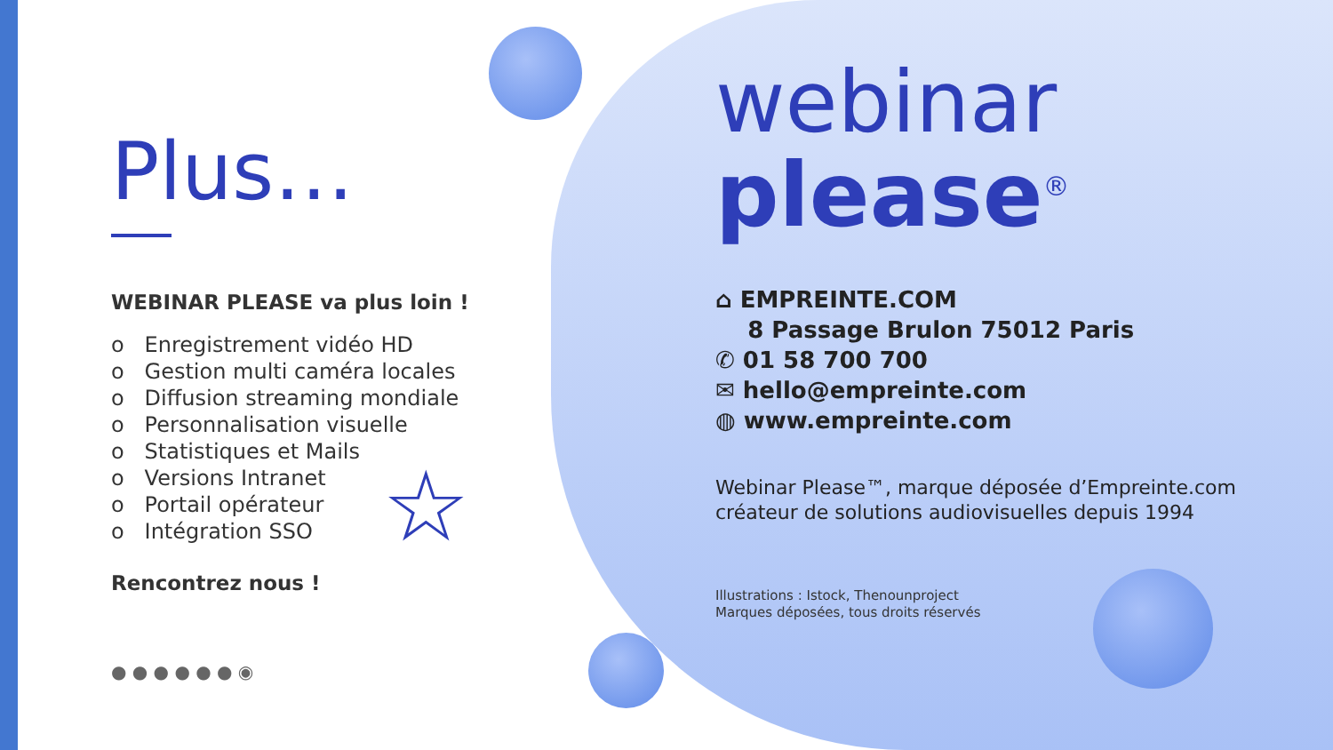Plus…
WEBINAR PLEASE va plus loin !
o Enregistrement vidéo HD
o Gestion multi caméra locales
o Diffusion streaming mondiale
o Personnalisation visuelle
o Statistiques et Mails
o Versions Intranet
o Portail opérateur
o Intégration SSO
Rencontrez nous !
● ● ● ● ● ● ◉
☆
webinar
please<sup>®</sup>
⌂ EMPREINTE.COM
8 Passage Brulon 75012 Paris
✆ 01 58 700 700
✉ hello@empreinte.com
◍ www.empreinte.com
Webinar Please™, marque déposée d’Empreinte.com
créateur de solutions audiovisuelles depuis 1994
Illustrations : Istock, Thenounproject
Marques déposées, tous droits réservés